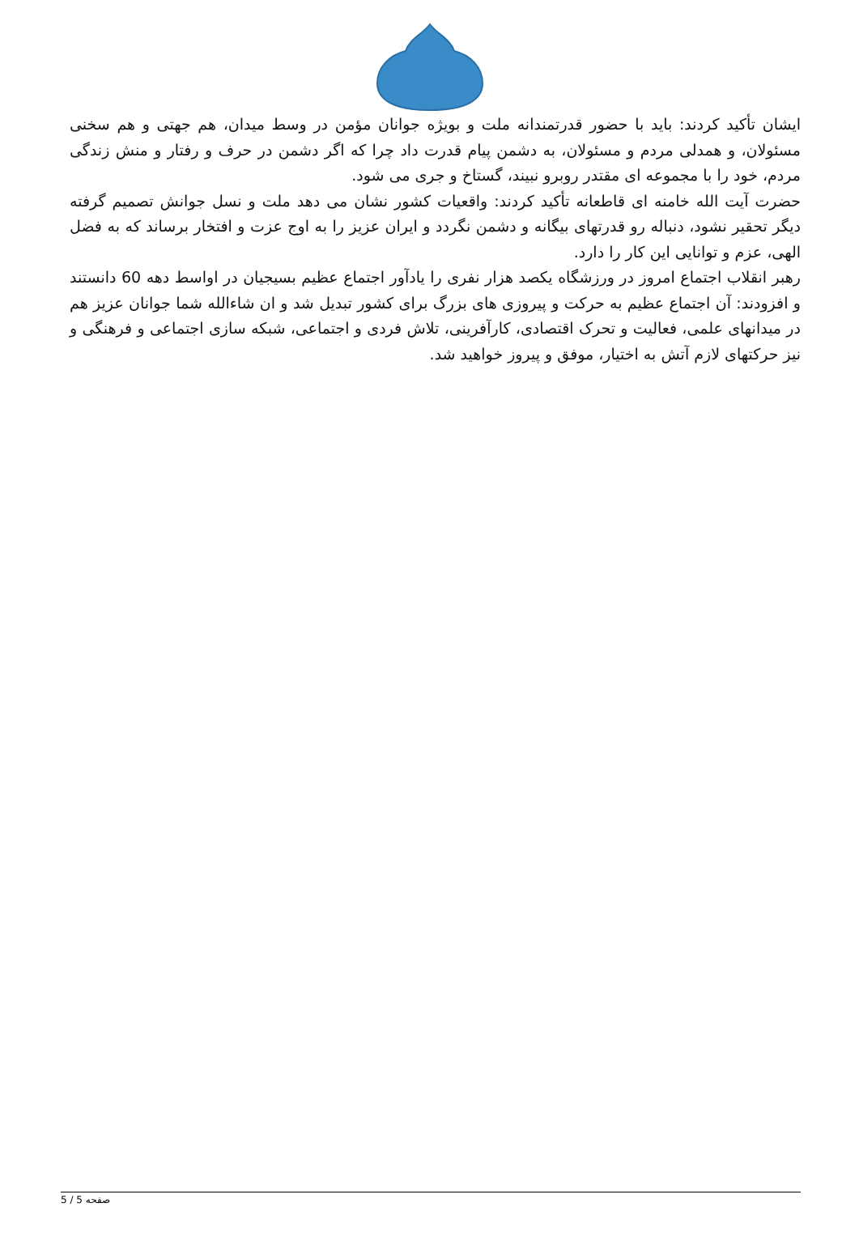ایشان تأکید کردند: باید با حضور قدرتمندانه ملت و بویژه جوانان مؤمن در وسط میدان، هم جهتی و هم سخنی مسئولان، و همدلی مردم و مسئولان، به دشمن پیام قدرت داد چرا که اگر دشمن در حرف و رفتار و منش زندگی مردم، خود را با مجموعه ای مقتدر روبرو نبیند، گستاخ و جری می شود.
حضرت آیت الله خامنه ای قاطعانه تأکید کردند: واقعیات کشور نشان می دهد ملت و نسل جوانش تصمیم گرفته دیگر تحقیر نشود، دنباله رو قدرتهای بیگانه و دشمن نگردد و ایران عزیز را به اوج عزت و افتخار برساند که به فضل الهی، عزم و توانایی این کار را دارد.
رهبر انقلاب اجتماع امروز در ورزشگاه یکصد هزار نفری را یادآور اجتماع عظیم بسیجیان در اواسط دهه 60 دانستند و افزودند: آن اجتماع عظیم به حرکت و پیروزی های بزرگ برای کشور تبدیل شد و ان شاءالله شما جوانان عزیز هم در میدانهای علمی، فعالیت و تحرک اقتصادی، کارآفرینی، تلاش فردی و اجتماعی، شبکه سازی اجتماعی و فرهنگی و نیز حرکتهای لازم آتش به اختیار، موفق و پیروز خواهید شد.
صفحه 5 / 5